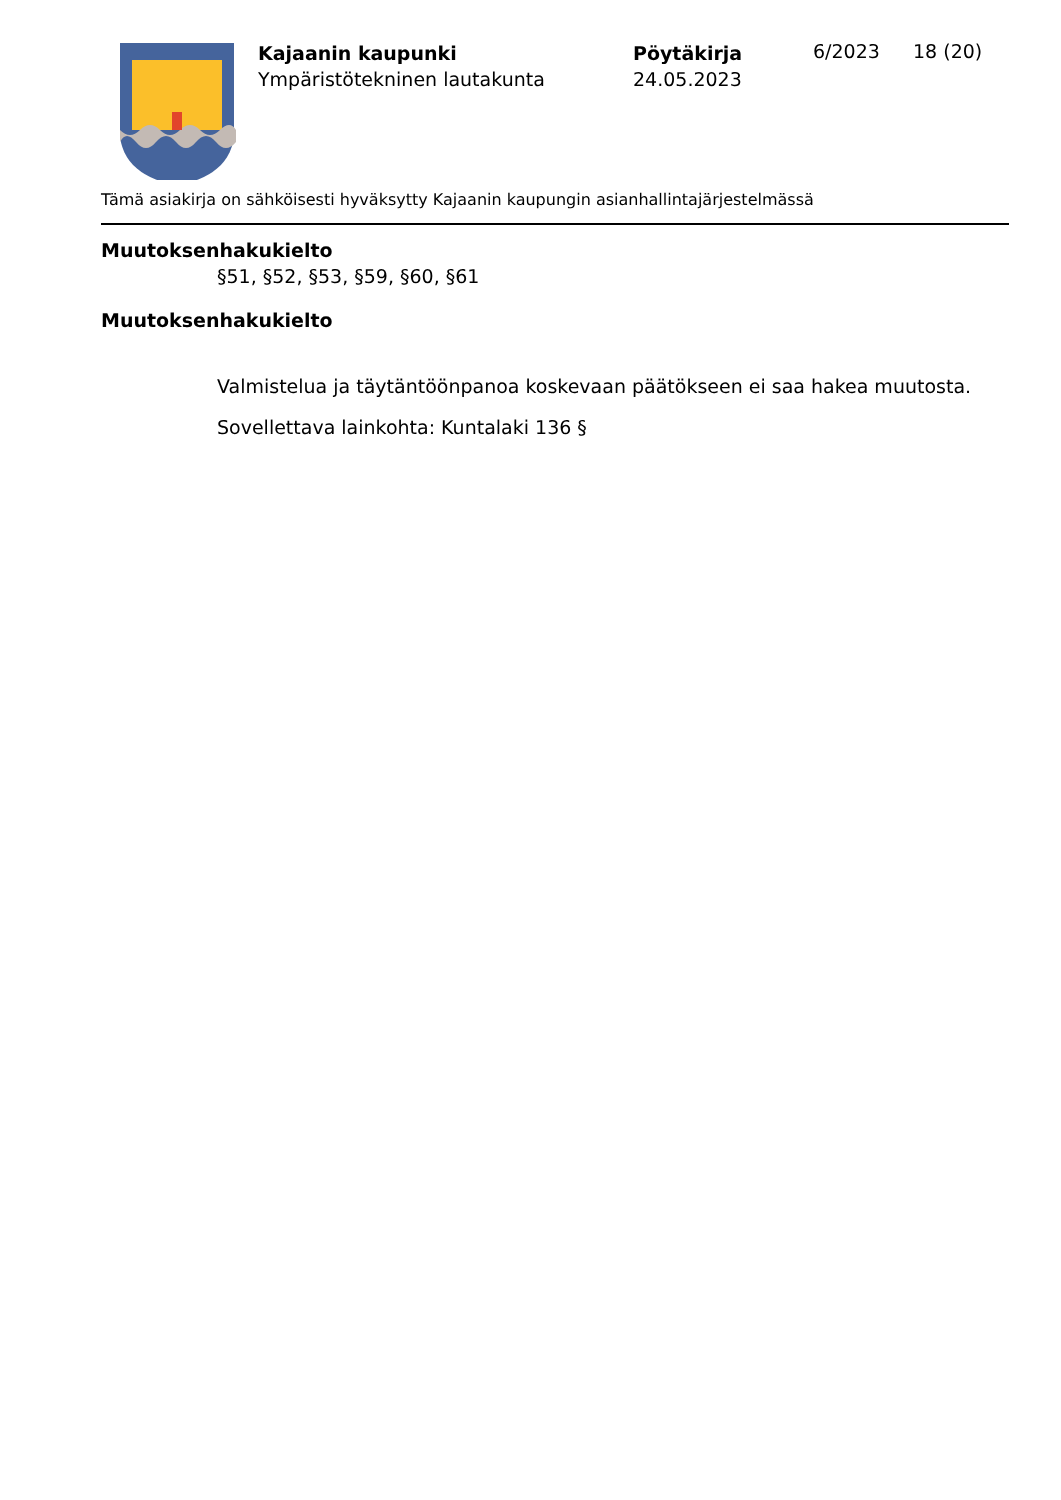Kajaanin kaupunki
Ympäristötekninen lautakunta
Pöytäkirja
24.05.2023
6/2023 18 (20)
Tämä asiakirja on sähköisesti hyväksytty Kajaanin kaupungin asianhallintajärjestelmässä
Muutoksenhakukielto
§51, §52, §53, §59, §60, §61
Muutoksenhakukielto
Valmistelua ja täytäntöönpanoa koskevaan päätökseen ei saa hakea muutosta.
Sovellettava lainkohta: Kuntalaki 136 §